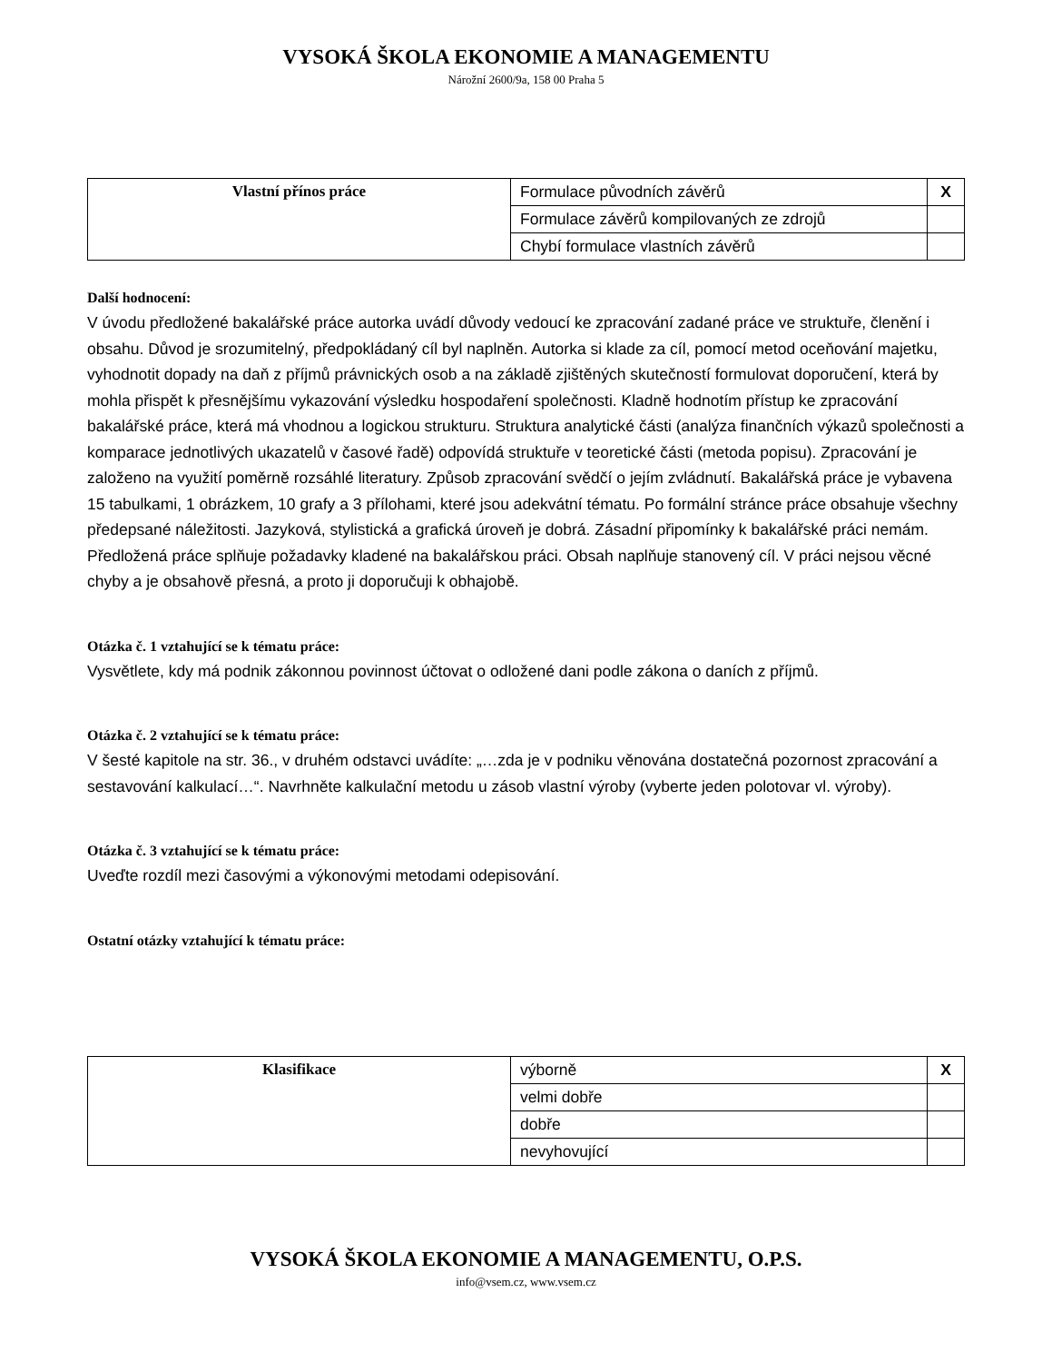VYSOKÁ ŠKOLA EKONOMIE A MANAGEMENTU
Nárožní 2600/9a, 158 00 Praha 5
| Vlastní přínos práce | Formulace původních závěrů | X |
| | Formulace závěrů kompilovaných ze zdrojů | |
| | Chybí formulace vlastních závěrů | |
Další hodnocení:
V úvodu předložené bakalářské práce autorka uvádí důvody vedoucí ke zpracování zadané práce ve struktuře, členění i obsahu. Důvod je srozumitelný, předpokládaný cíl byl naplněn. Autorka si klade za cíl, pomocí metod oceňování majetku, vyhodnotit dopady na daň z příjmů právnických osob a na základě zjištěných skutečností formulovat doporučení, která by mohla přispět k přesnějšímu vykazování výsledku hospodaření společnosti. Kladně hodnotím přístup ke zpracování bakalářské práce, která má vhodnou a logickou strukturu. Struktura analytické části (analýza finančních výkazů společnosti a komparace jednotlivých ukazatelů v časové řadě) odpovídá struktuře v teoretické části (metoda popisu). Zpracování je založeno na využití poměrně rozsáhlé literatury. Způsob zpracování svědčí o jejím zvládnutí. Bakalářská práce je vybavena 15 tabulkami, 1 obrázkem, 10 grafy a 3 přílohami, které jsou adekvátní tématu. Po formální stránce práce obsahuje všechny předepsané náležitosti. Jazyková, stylistická a grafická úroveň je dobrá. Zásadní připomínky k bakalářské práci nemám. Předložená práce splňuje požadavky kladené na bakalářskou práci. Obsah naplňuje stanovený cíl. V práci nejsou věcné chyby a je obsahově přesná, a proto ji doporučuji k obhajobě.
Otázka č. 1 vztahující se k tématu práce:
Vysvětlete, kdy má podnik zákonnou povinnost účtovat o odložené dani podle zákona o daních z příjmů.
Otázka č. 2 vztahující se k tématu práce:
V šesté kapitole na str. 36., v druhém odstavci uvádíte: „…zda je v podniku věnována dostatečná pozornost zpracování a sestavování kalkulací…“. Navrhněte kalkulační metodu u zásob vlastní výroby (vyberte jeden polotovar vl. výroby).
Otázka č. 3 vztahující se k tématu práce:
Uveďte rozdíl mezi časovými a výkonovými metodami odepisování.
Ostatní otázky vztahující k tématu práce:
| Klasifikace | výborně | X |
| | velmi dobře | |
| | dobře | |
| | nevyhovující | |
VYSOKÁ ŠKOLA EKONOMIE A MANAGEMENTU, O.P.S.
info@vsem.cz, www.vsem.cz